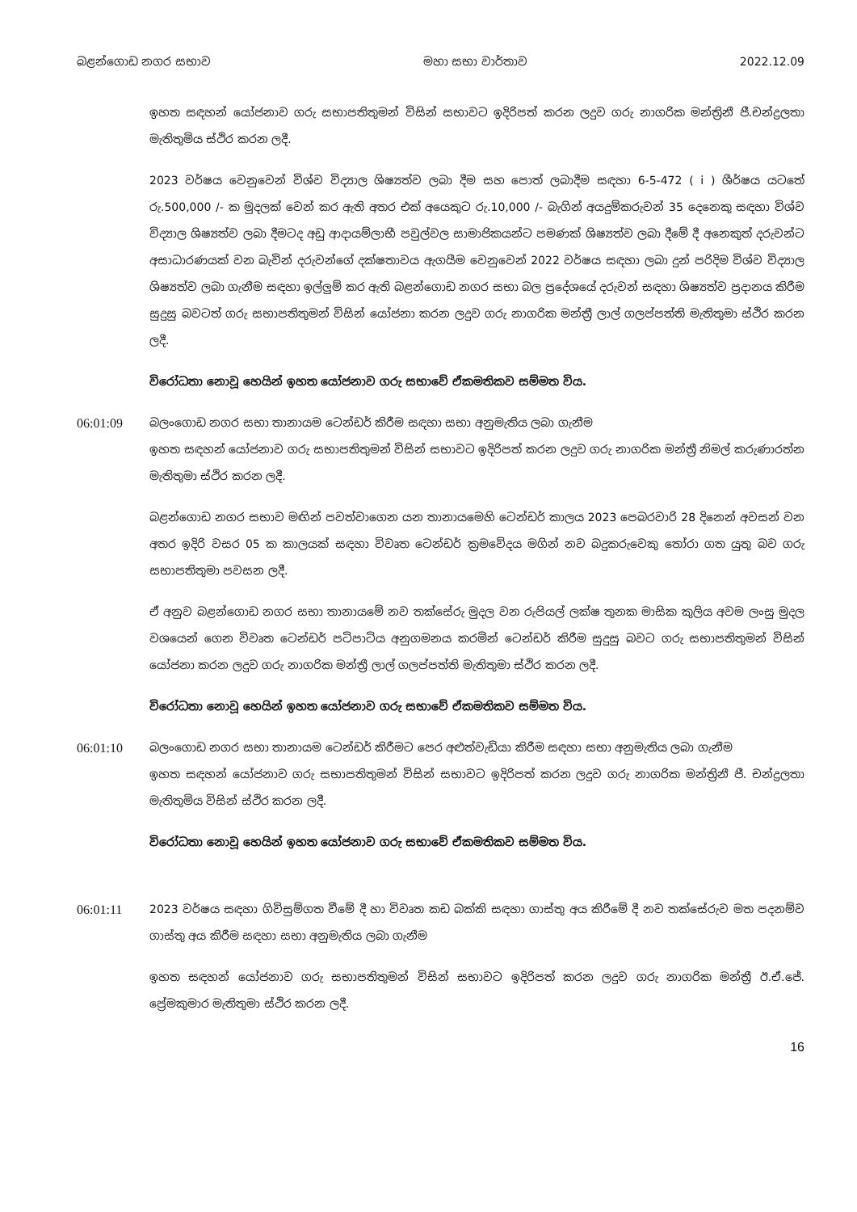බළන්ගොඩ නගර සභාව මහා සභා වාර්තාව 2022.12.09
ඉහත සඳහන් යෝජනාව ගරු සභාපතිතුමන් විසින් සභාවට ඉදිරිපත් කරන ලදුව ගරු නාගරික මන්ත්‍රිනී ජී.චන්ද්‍රලතා මැතිතුමිය ස්ථිර කරන ලදී.
2023 වර්ෂය වෙනුවෙන් විශ්ව විද්‍යාල ශිෂ්‍යත්ව ලබා දීම සහ පොත් ලබාදීම සඳහා 6-5-472 ( i ) ශීර්ෂය යටතේ රු.500,000 /- ක මුදලක් වෙන් කර ඇති අතර එක් අයෙකුට රු.10,000 /- බැගින් අයදුම්කරුවන් 35 දෙනෙකු සඳහා විශ්ව විද්‍යාල ශිෂ්‍යත්ව ලබා දීමටද අඩු ආදායම්ලාභී පවුල්වල සාමාජිකයන්ට පමණක් ශිෂ්‍යත්ව ලබා දීමේ දී අනෙකුත් දරුවන්ට අසාධාරණයක් වන බැවින් දරුවන්ගේ දක්ෂතාවය ඇගයීම වෙනුවෙන් 2022 වර්ෂය සඳහා ලබා දුන් පරිදිම විශ්ව විද්‍යාල ශිෂ්‍යත්ව ලබා ගැනීම සඳහා ඉල්ලුම් කර ඇති බළන්ගොඩ නගර සභා බල ප්‍රදේශයේ දරුවන් සඳහා ශිෂ්‍යත්ව ප්‍රදානය කිරීම සුදුසු බවටත් ගරු සභාපතිතුමන් විසින් යෝජනා කරන ලදුව ගරු නාගරික මන්ත්‍රී ලාල් ගලප්පත්ති මැතිතුමා ස්ථිර කරන ලදී.
විරෝධතා නොවූ හෙයින් ඉහත යෝජනාව ගරු සභාවේ ඒකමතිකව සම්මත විය.
06:01:09 බලංගොඩ නගර සභා තානායම ටෙන්ඩර් කිරීම සඳහා සභා අනුමැතිය ලබා ගැනීම
ඉහත සඳහන් යෝජනාව ගරු සභාපතිතුමන් විසින් සභාවට ඉදිරිපත් කරන ලදුව ගරු නාගරික මන්ත්‍රී නිමල් කරුණාරත්න මැතිතුමා ස්ථිර කරන ලදී.
බළන්ගොඩ නගර සභාව මඟින් පවත්වාගෙන යන තානායමෙහි ටෙන්ඩර් කාලය 2023 පෙබරවාරි 28 දිනෙන් අවසන් වන අතර ඉදිරි වසර 05 ක කාලයක් සඳහා විවෘත ටෙන්ඩර් ක්‍රමවේදය මගින් නව බදුකරුවෙකු තෝරා ගත යුතු බව ගරු සභාපතිතුමා පවසන ලදී.
ඒ අනුව බළන්ගොඩ නගර සභා තානායමේ නව තක්සේරු මුදල වන රුපියල් ලක්ෂ තුනක මාසික කුලිය අවම ලංසු මුදල වශයෙන් ගෙන විවෘත ටෙන්ඩර් පටිපාටිය අනුගමනය කරමින් ටෙන්ඩර් කිරීම සුදුසු බවට ගරු සභාපතිතුමන් විසින් යෝජනා කරන ලදුව ගරු නාගරික මන්ත්‍රී ලාල් ගලප්පත්ති මැතිතුමා ස්ථිර කරන ලදී.
විරෝධතා නොවූ හෙයින් ඉහත යෝජනාව ගරු සභාවේ ඒකමතිකව සම්මත විය.
06:01:10 බලංගොඩ නගර සභා තානායම ටෙන්ඩර් කිරීමට පෙර අළුත්වැඩියා කිරීම සඳහා සභා අනුමැතිය ලබා ගැනීම
ඉහත සඳහන් යෝජනාව ගරු සභාපතිතුමන් විසින් සභාවට ඉදිරිපත් කරන ලදුව ගරු නාගරික මන්ත්‍රිනී ජී. චන්ද්‍රලතා මැතිතුමිය විසින් ස්ථිර කරන ලදී.
විරෝධතා නොවූ හෙයින් ඉහත යෝජනාව ගරු සභාවේ ඒකමතිකව සම්මත විය.
06:01:11 2023 වර්ෂය සඳහා ගිවිසුම්ගත වීමේ දී හා විවෘත කඩ බක්කි සඳහා ගාස්තු අය කිරීමේ දී නව තක්සේරුව මත පදනම්ව ගාස්තු අය කිරීම සඳහා සභා අනුමැතිය ලබා ගැනීම
ඉහත සඳහන් යෝජනාව ගරු සභාපතිතුමන් විසින් සභාවට ඉදිරිපත් කරන ලදුව ගරු නාගරික මන්ත්‍රී ඊ.ඒ.ජේ. ප්‍රේමකුමාර මැතිතුමා ස්ථිර කරන ලදී.
16